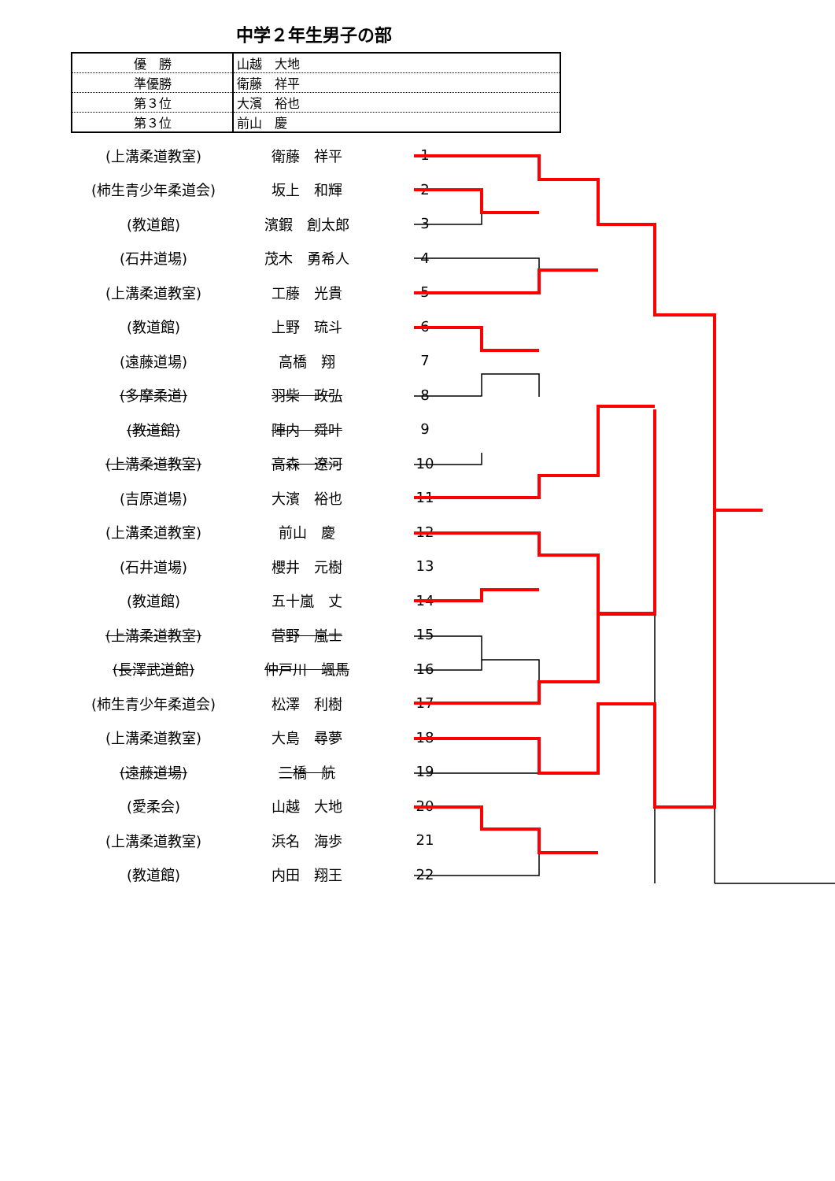中学２年生男子の部
| 優 勝 | 山越 大地 |
| 準優勝 | 衛藤 祥平 |
| 第３位 | 大濱 裕也 |
| 第３位 | 前山 慶 |
| (上溝柔道教室) | 衛藤 祥平 | 1 |
| (柿生青少年柔道会) | 坂上 和輝 | 2 |
| (教道館) | 濱鍜 創太郎 | 3 |
| (石井道場) | 茂木 勇希人 | 4 |
| (上溝柔道教室) | 工藤 光貴 | 5 |
| (教道館) | 上野 琉斗 | 6 |
| (遠藤道場) | 高橋 翔 | 7 |
| (多摩柔道) | 羽柴 政弘 | 8 |
| (教道館) | 陣内 舜叶 | 9 |
| (上溝柔道教室) | 高森 遼河 | 10 |
| (吉原道場) | 大濱 裕也 | 11 |
| (上溝柔道教室) | 前山 慶 | 12 |
| (石井道場) | 櫻井 元樹 | 13 |
| (教道館) | 五十嵐 丈 | 14 |
| (上溝柔道教室) | 菅野 嵐士 | 15 |
| (長澤武道館) | 仲戸川 颯馬 | 16 |
| (柿生青少年柔道会) | 松澤 利樹 | 17 |
| (上溝柔道教室) | 大島 尋夢 | 18 |
| (遠藤道場) | 三橋 航 | 19 |
| (愛柔会) | 山越 大地 | 20 |
| (上溝柔道教室) | 浜名 海歩 | 21 |
| (教道館) | 内田 翔王 | 22 |